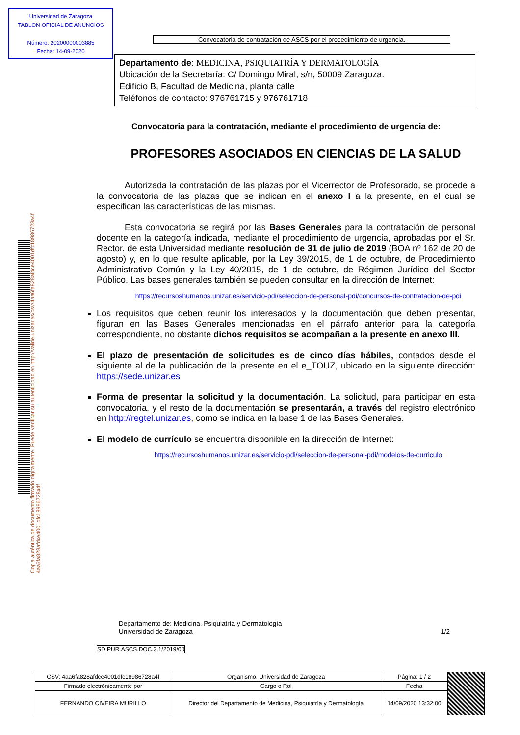Universidad de Zaragoza
TABLON OFICIAL DE ANUNCIOS
Número: 20200000003885
Fecha: 14-09-2020
Copia auténtica de documento firmado digitalmente. Puede verificar su autenticidad en http://valide.unizar.es/csv/4aa6fa828afdce4001dfc18986728a4f 4aa6fa828afdce4001dfc18986728a4f
Convocatoria de contratación de ASCS por el procedimiento de urgencia.
Departamento de: MEDICINA, PSIQUIATRÍA Y DERMATOLOGÍA
Ubicación de la Secretaría: C/ Domingo Miral, s/n, 50009 Zaragoza.
Edificio B, Facultad de Medicina, planta calle
Teléfonos de contacto: 976761715 y 976761718
Convocatoria para la contratación, mediante el procedimiento de urgencia de:
PROFESORES ASOCIADOS EN CIENCIAS DE LA SALUD
Autorizada la contratación de las plazas por el Vicerrector de Profesorado, se procede a la convocatoria de las plazas que se indican en el anexo I a la presente, en el cual se especifican las características de las mismas.
Esta convocatoria se regirá por las Bases Generales para la contratación de personal docente en la categoría indicada, mediante el procedimiento de urgencia, aprobadas por el Sr. Rector. de esta Universidad mediante resolución de 31 de julio de 2019 (BOA nº 162 de 20 de agosto) y, en lo que resulte aplicable, por la Ley 39/2015, de 1 de octubre, de Procedimiento Administrativo Común y la Ley 40/2015, de 1 de octubre, de Régimen Jurídico del Sector Público. Las bases generales también se pueden consultar en la dirección de Internet:
https://recursoshumanos.unizar.es/servicio-pdi/seleccion-de-personal-pdi/concursos-de-contratacion-de-pdi
Los requisitos que deben reunir los interesados y la documentación que deben presentar, figuran en las Bases Generales mencionadas en el párrafo anterior para la categoría correspondiente, no obstante dichos requisitos se acompañan a la presente en anexo III.
El plazo de presentación de solicitudes es de cinco días hábiles, contados desde el siguiente al de la publicación de la presente en el e_TOUZ, ubicado en la siguiente dirección: https://sede.unizar.es
Forma de presentar la solicitud y la documentación. La solicitud, para participar en esta convocatoria, y el resto de la documentación se presentarán, a través del registro electrónico en http://regtel.unizar.es, como se indica en la base 1 de las Bases Generales.
El modelo de currículo se encuentra disponible en la dirección de Internet:
https://recursoshumanos.unizar.es/servicio-pdi/seleccion-de-personal-pdi/modelos-de-curriculo
Departamento de: Medicina, Psiquiatría y Dermatología
Universidad de Zaragoza 1/2
SD.PUR.ASCS.DOC.3.1/2019/00
| CSV: 4aa6fa828afdce4001dfc18986728a4f | Organismo: Universidad de Zaragoza | Página: 1 / 2 | |
| Firmado electrónicamente por | Cargo o Rol | Fecha | |
| FERNANDO CIVEIRA MURILLO | Director del Departamento de Medicina, Psiquiatría y Dermatología | 14/09/2020 13:32:00 | |